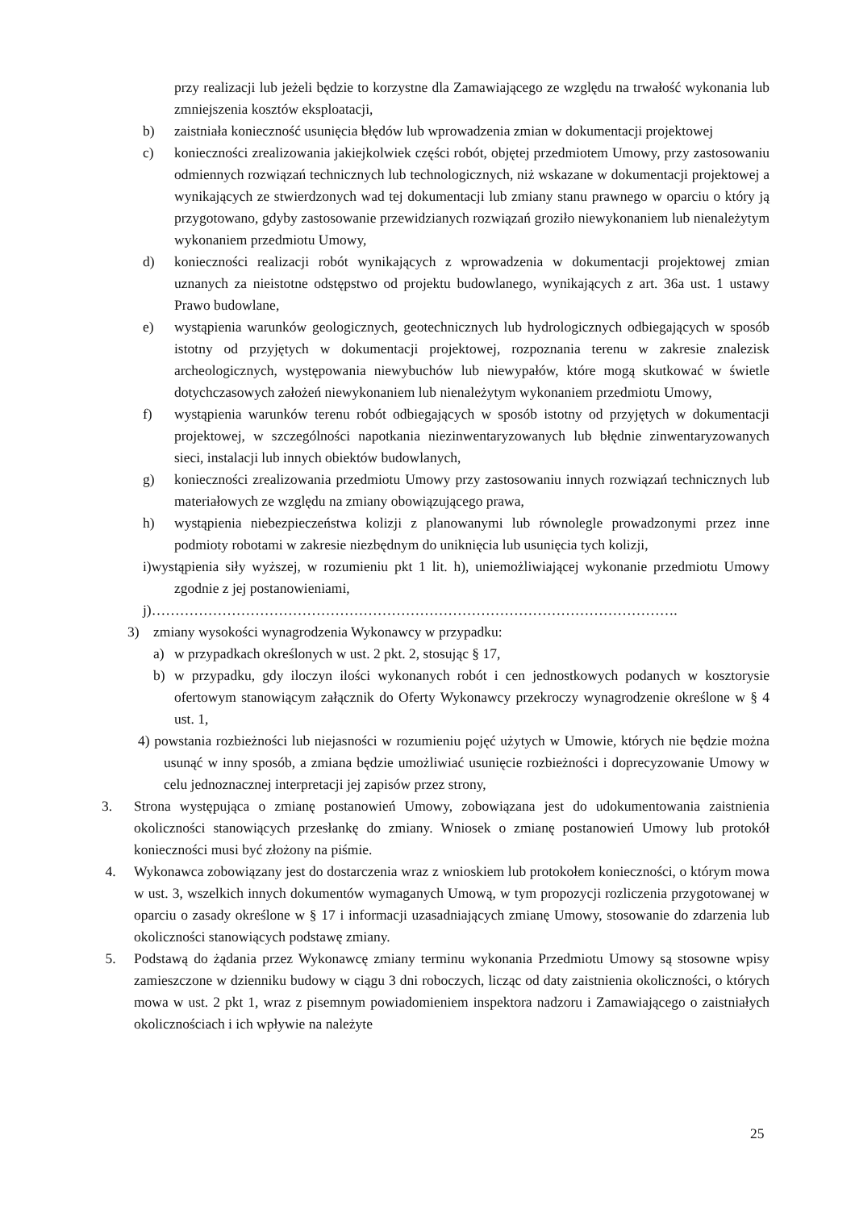przy realizacji lub jeżeli będzie to korzystne dla Zamawiającego ze względu na trwałość wykonania lub zmniejszenia kosztów eksploatacji,
b) zaistniała konieczność usunięcia błędów lub wprowadzenia zmian w dokumentacji projektowej
c) konieczności zrealizowania jakiejkolwiek części robót, objętej przedmiotem Umowy, przy zastosowaniu odmiennych rozwiązań technicznych lub technologicznych, niż wskazane w dokumentacji projektowej a wynikających ze stwierdzonych wad tej dokumentacji lub zmiany stanu prawnego w oparciu o który ją przygotowano, gdyby zastosowanie przewidzianych rozwiązań groziło niewykonaniem lub nienależytym wykonaniem przedmiotu Umowy,
d) konieczności realizacji robót wynikających z wprowadzenia w dokumentacji projektowej zmian uznanych za nieistotne odstępstwo od projektu budowlanego, wynikających z art. 36a ust. 1 ustawy Prawo budowlane,
e) wystąpienia warunków geologicznych, geotechnicznych lub hydrologicznych odbiegających w sposób istotny od przyjętych w dokumentacji projektowej, rozpoznania terenu w zakresie znalezisk archeologicznych, występowania niewybuchów lub niewypałów, które mogą skutkować w świetle dotychczasowych założeń niewykonaniem lub nienależytym wykonaniem przedmiotu Umowy,
f) wystąpienia warunków terenu robót odbiegających w sposób istotny od przyjętych w dokumentacji projektowej, w szczególności napotkania niezinwentaryzowanych lub błędnie zinwentaryzowanych sieci, instalacji lub innych obiektów budowlanych,
g) konieczności zrealizowania przedmiotu Umowy przy zastosowaniu innych rozwiązań technicznych lub materiałowych ze względu na zmiany obowiązującego prawa,
h) wystąpienia niebezpieczeństwa kolizji z planowanymi lub równolegle prowadzonymi przez inne podmioty robotami w zakresie niezbędnym do uniknięcia lub usunięcia tych kolizji,
i)wystąpienia siły wyższej, w rozumieniu pkt 1 lit. h), uniemożliwiającej wykonanie przedmiotu Umowy zgodnie z jej postanowieniami,
j)………………………………………………………………………………………………….
3) zmiany wysokości wynagrodzenia Wykonawcy w przypadku:
a) w przypadkach określonych w ust. 2 pkt. 2, stosując § 17,
b) w przypadku, gdy iloczyn ilości wykonanych robót i cen jednostkowych podanych w kosztorysie ofertowym stanowiącym załącznik do Oferty Wykonawcy przekroczy wynagrodzenie określone w § 4 ust. 1,
4) powstania rozbieżności lub niejasności w rozumieniu pojęć użytych w Umowie, których nie będzie można usunąć w inny sposób, a zmiana będzie umożliwiać usunięcie rozbieżności i doprecyzowanie Umowy w celu jednoznacznej interpretacji jej zapisów przez strony,
3. Strona występująca o zmianę postanowień Umowy, zobowiązana jest do udokumentowania zaistnienia okoliczności stanowiących przesłankę do zmiany. Wniosek o zmianę postanowień Umowy lub protokół konieczności musi być złożony na piśmie.
4. Wykonawca zobowiązany jest do dostarczenia wraz z wnioskiem lub protokołem konieczności, o którym mowa w ust. 3, wszelkich innych dokumentów wymaganych Umową, w tym propozycji rozliczenia przygotowanej w oparciu o zasady określone w § 17 i informacji uzasadniających zmianę Umowy, stosowanie do zdarzenia lub okoliczności stanowiących podstawę zmiany.
5. Podstawą do żądania przez Wykonawcę zmiany terminu wykonania Przedmiotu Umowy są stosowne wpisy zamieszczone w dzienniku budowy w ciągu 3 dni roboczych, licząc od daty zaistnienia okoliczności, o których mowa w ust. 2 pkt 1, wraz z pisemnym powiadomieniem inspektora nadzoru i Zamawiającego o zaistniałych okolicznościach i ich wpływie na należyte
25